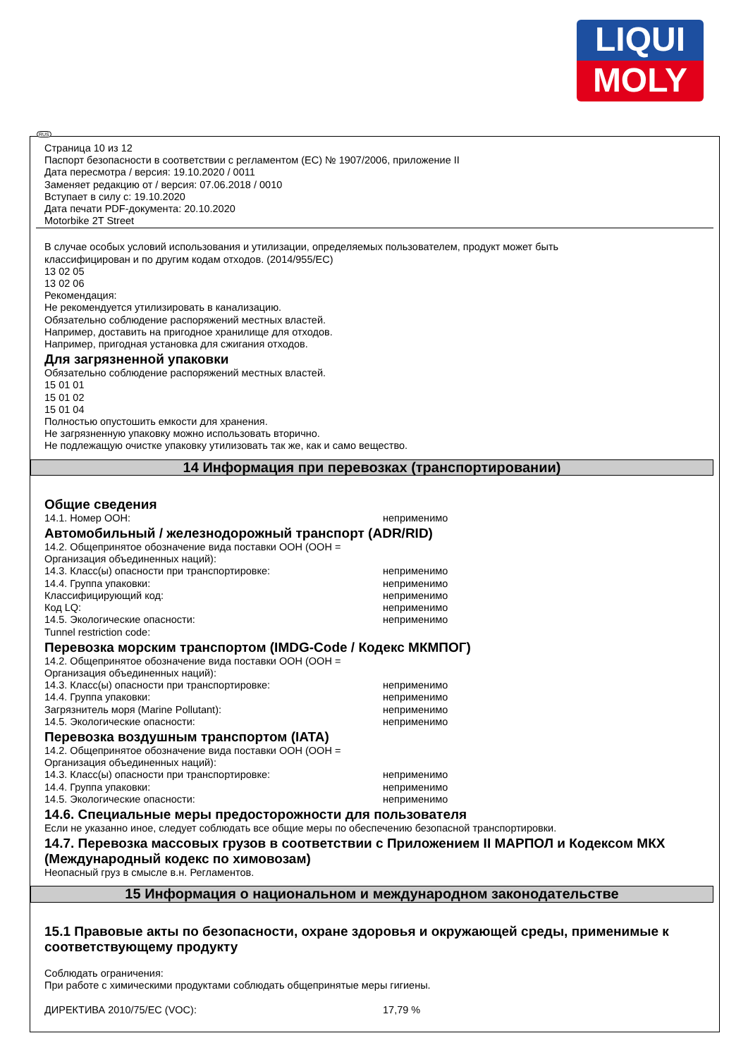LIQUI
MOLY
Страница 10 из 12
Паспорт безопасности в соответствии с регламентом (ЕС) № 1907/2006, приложение II
Дата пересмотра / версия: 19.10.2020 / 0011
Заменяет редакцию от / версия: 07.06.2018 / 0010
Вступает в силу с: 19.10.2020
Дата печати PDF-документа: 20.10.2020
Motorbike 2T Street
В случае особых условий использования и утилизации, определяемых пользователем, продукт может быть
классифицирован и по другим кодам отходов. (2014/955/EC)
13 02 05
13 02 06
Рекомендация:
Не рекомендуется утилизировать в канализацию.
Обязательно соблюдение распоряжений местных властей.
Например, доставить на пригодное хранилище для отходов.
Например, пригодная установка для сжигания отходов.
Для загрязненной упаковки
Обязательно соблюдение распоряжений местных властей.
15 01 01
15 01 02
15 01 04
Полностью опустошить емкости для хранения.
Не загрязненную упаковку можно использовать вторично.
Не подлежащую очистке упаковку утилизовать так же, как и само вещество.
14 Информация при перевозках (транспортировании)
Общие сведения
| 14.1. Номер ООН: | неприменимо |
Автомобильный / железнодорожный транспорт (ADR/RID)
| 14.2. Общепринятое обозначение вида поставки ООН (ООН = Организация объединенных наций): | |
| 14.3. Класс(ы) опасности при транспортировке: | неприменимо |
| 14.4. Группа упаковки: | неприменимо |
| Классифицирующий код: | неприменимо |
| Код LQ: | неприменимо |
| 14.5. Экологические опасности: | неприменимо |
| Tunnel restriction code: | |
Перевозка морским транспортом (IMDG-Code / Кодекс МКМПОГ)
| 14.2. Общепринятое обозначение вида поставки ООН (ООН = Организация объединенных наций): | |
| 14.3. Класс(ы) опасности при транспортировке: | неприменимо |
| 14.4. Группа упаковки: | неприменимо |
| Загрязнитель моря (Marine Pollutant): | неприменимо |
| 14.5. Экологические опасности: | неприменимо |
Перевозка воздушным транспортом (IATA)
| 14.2. Общепринятое обозначение вида поставки ООН (ООН = Организация объединенных наций): | |
| 14.3. Класс(ы) опасности при транспортировке: | неприменимо |
| 14.4. Группа упаковки: | неприменимо |
| 14.5. Экологические опасности: | неприменимо |
14.6. Специальные меры предосторожности для пользователя
Если не указанно иное, следует соблюдать все общие меры по обеспечению безопасной транспортировки.
14.7. Перевозка массовых грузов в соответствии с Приложением II МАРПОЛ и Кодексом МКХ (Международный кодекс по химовозам)
Неопасный груз в смысле в.н. Регламентов.
15 Информация о национальном и международном законодательстве
15.1 Правовые акты по безопасности, охране здоровья и окружающей среды, применимые к соответствующему продукту
Соблюдать ограничения:
При работе с химическими продуктами соблюдать общепринятые меры гигиены.
| ДИРЕКТИВА 2010/75/ЕС (VOC): | 17,79 % |
RUS